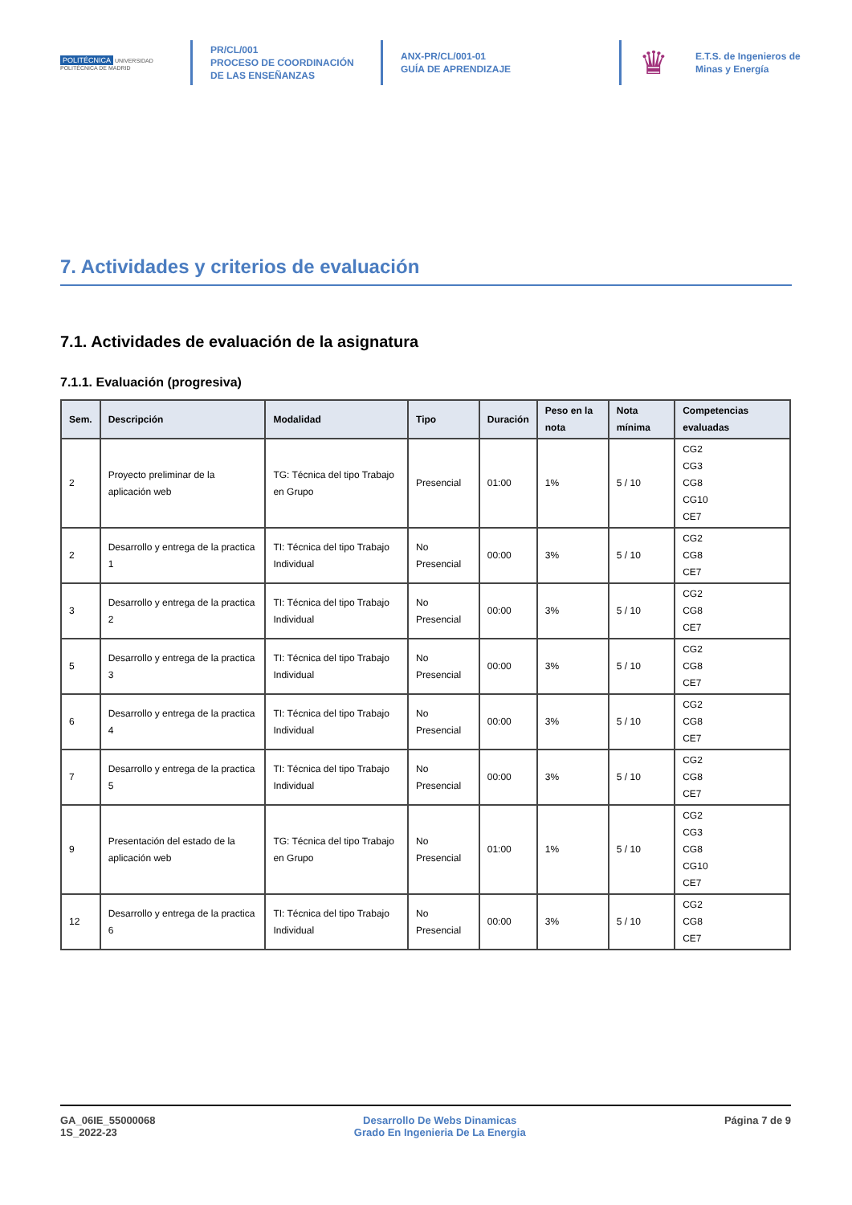POLITÉCNICA UNIVERSIDAD POLITÉCNICA DE MADRID
PR/CL/001
PROCESO DE COORDINACIÓN DE LAS ENSEÑANZAS
ANX-PR/CL/001-01
GUÍA DE APRENDIZAJE
♛
E.T.S. de Ingenieros de
Minas y Energía
7. Actividades y criterios de evaluación
7.1. Actividades de evaluación de la asignatura
7.1.1. Evaluación (progresiva)
| Sem. | Descripción | Modalidad | Tipo | Duración | Peso en la nota | Nota mínima | Competencias evaluadas |
| --- | --- | --- | --- | --- | --- | --- | --- |
| 2 | Proyecto preliminar de la aplicación web | TG: Técnica del tipo Trabajo en Grupo | Presencial | 01:00 | 1% | 5 / 10 | CG2 CG3 CG8 CG10 CE7 |
| 2 | Desarrollo y entrega de la practica 1 | TI: Técnica del tipo Trabajo Individual | No Presencial | 00:00 | 3% | 5 / 10 | CG2 CG8 CE7 |
| 3 | Desarrollo y entrega de la practica 2 | TI: Técnica del tipo Trabajo Individual | No Presencial | 00:00 | 3% | 5 / 10 | CG2 CG8 CE7 |
| 5 | Desarrollo y entrega de la practica 3 | TI: Técnica del tipo Trabajo Individual | No Presencial | 00:00 | 3% | 5 / 10 | CG2 CG8 CE7 |
| 6 | Desarrollo y entrega de la practica 4 | TI: Técnica del tipo Trabajo Individual | No Presencial | 00:00 | 3% | 5 / 10 | CG2 CG8 CE7 |
| 7 | Desarrollo y entrega de la practica 5 | TI: Técnica del tipo Trabajo Individual | No Presencial | 00:00 | 3% | 5 / 10 | CG2 CG8 CE7 |
| 9 | Presentación del estado de la aplicación web | TG: Técnica del tipo Trabajo en Grupo | No Presencial | 01:00 | 1% | 5 / 10 | CG2 CG3 CG8 CG10 CE7 |
| 12 | Desarrollo y entrega de la practica 6 | TI: Técnica del tipo Trabajo Individual | No Presencial | 00:00 | 3% | 5 / 10 | CG2 CG8 CE7 |
GA_06IE_55000068
1S_2022-23
Desarrollo De Webs Dinamicas
Grado En Ingenieria De La Energia
Página 7 de 9